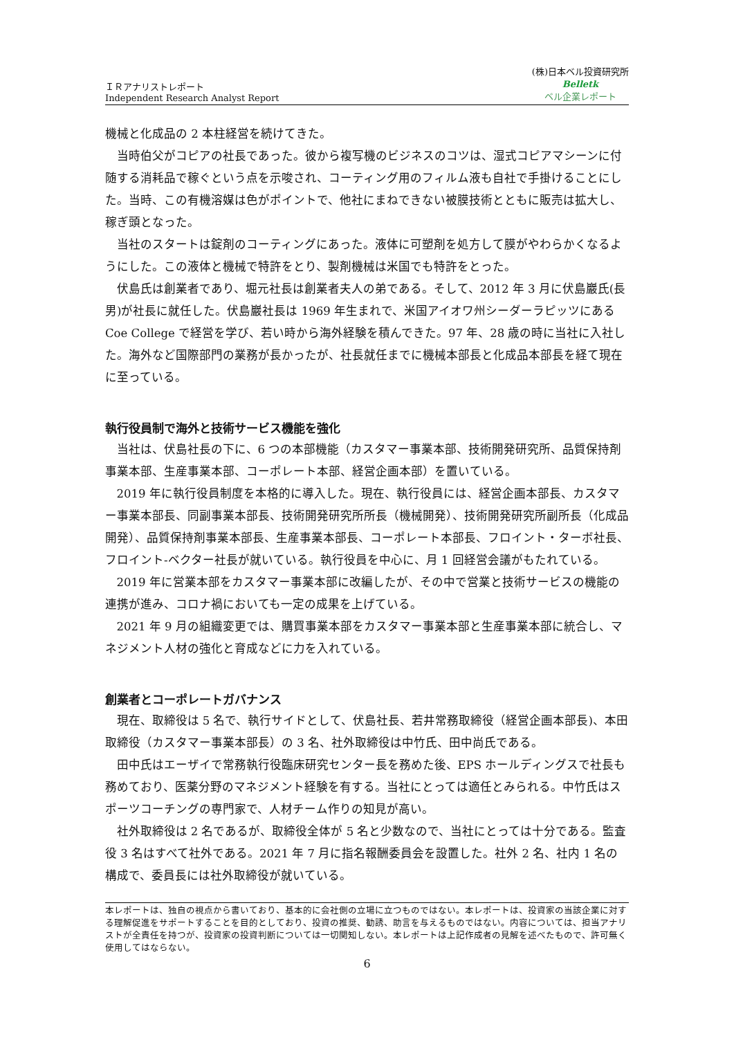ＩＲアナリストレポート
Independent Research Analyst Report
(株)日本ベル投資研究所
Belletk
ベル企業レポート
機械と化成品の 2 本柱経営を続けてきた。
当時伯父がコピアの社長であった。彼から複写機のビジネスのコツは、湿式コピアマシーンに付随する消耗品で稼ぐという点を示唆され、コーティング用のフィルム液も自社で手掛けることにした。当時、この有機溶媒は色がポイントで、他社にまねできない被膜技術とともに販売は拡大し、稼ぎ頭となった。
当社のスタートは錠剤のコーティングにあった。液体に可塑剤を処方して膜がやわらかくなるようにした。この液体と機械で特許をとり、製剤機械は米国でも特許をとった。
伏島氏は創業者であり、堀元社長は創業者夫人の弟である。そして、2012 年 3 月に伏島巖氏(長男)が社長に就任した。伏島巖社長は 1969 年生まれで、米国アイオワ州シーダーラピッツにある Coe College で経営を学び、若い時から海外経験を積んできた。97 年、28 歳の時に当社に入社した。海外など国際部門の業務が長かったが、社長就任までに機械本部長と化成品本部長を経て現在に至っている。
執行役員制で海外と技術サービス機能を強化
当社は、伏島社長の下に、6 つの本部機能（カスタマー事業本部、技術開発研究所、品質保持剤事業本部、生産事業本部、コーポレート本部、経営企画本部）を置いている。
2019 年に執行役員制度を本格的に導入した。現在、執行役員には、経営企画本部長、カスタマー事業本部長、同副事業本部長、技術開発研究所所長（機械開発）、技術開発研究所副所長（化成品開発）、品質保持剤事業本部長、生産事業本部長、コーポレート本部長、フロイント・ターボ社長、フロイント-ベクター社長が就いている。執行役員を中心に、月 1 回経営会議がもたれている。
2019 年に営業本部をカスタマー事業本部に改編したが、その中で営業と技術サービスの機能の連携が進み、コロナ禍においても一定の成果を上げている。
2021 年 9 月の組織変更では、購買事業本部をカスタマー事業本部と生産事業本部に統合し、マネジメント人材の強化と育成などに力を入れている。
創業者とコーポレートガバナンス
現在、取締役は 5 名で、執行サイドとして、伏島社長、若井常務取締役（経営企画本部長)、本田取締役（カスタマー事業本部長）の 3 名、社外取締役は中竹氏、田中尚氏である。
田中氏はエーザイで常務執行役臨床研究センター長を務めた後、EPS ホールディングスで社長も務めており、医薬分野のマネジメント経験を有する。当社にとっては適任とみられる。中竹氏はスポーツコーチングの専門家で、人材チーム作りの知見が高い。
社外取締役は 2 名であるが、取締役全体が 5 名と少数なので、当社にとっては十分である。監査役 3 名はすべて社外である。2021 年 7 月に指名報酬委員会を設置した。社外 2 名、社内 1 名の構成で、委員長には社外取締役が就いている。
本レポートは、独自の視点から書いており、基本的に会社側の立場に立つものではない。本レポートは、投資家の当該企業に対する理解促進をサポートすることを目的としており、投資の推奨、勧誘、助言を与えるものではない。内容については、担当アナリストが全責任を持つが、投資家の投資判断については一切関知しない。本レポートは上記作成者の見解を述べたもので、許可無く使用してはならない。
6